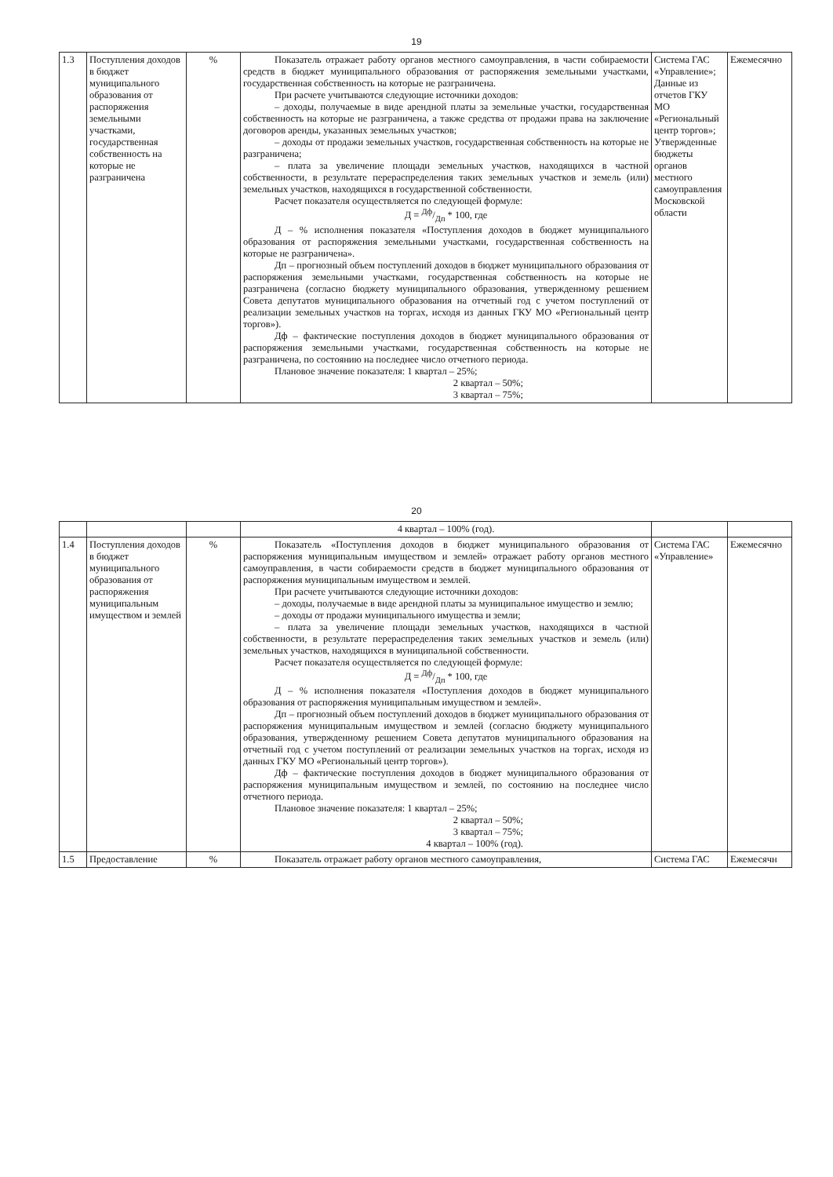19
| 1.3 | Поступления доходов в бюджет муниципального образования от распоряжения земельными участками, государственная собственность на которые не разграничена | % | Показатель отражает работу органов местного самоуправления, в части собираемости средств в бюджет муниципального образования от распоряжения земельными участками, государственная собственность на которые не разграничена. При расчете учитываются следующие источники доходов: – доходы, получаемые в виде арендной платы за земельные участки, государственная собственность на которые не разграничена, а также средства от продажи права на заключение договоров аренды, указанных земельных участков; – доходы от продажи земельных участков, государственная собственность на которые не разграничена; – плата за увеличение площади земельных участков, находящихся в частной собственности, в результате перераспределения таких земельных участков и земель (или) земельных участков, находящихся в государственной собственности. Расчет показателя осуществляется по следующей формуле: Д = Дф/Дп * 100, где Д – % исполнения показателя «Поступления доходов в бюджет муниципального образования от распоряжения земельными участками, государственная собственность на которые не разграничена». Дп – прогнозный объем поступлений доходов в бюджет муниципального образования от распоряжения земельными участками, государственная собственность на которые не разграничена (согласно бюджету муниципального образования, утвержденному решением Совета депутатов муниципального образования на отчетный год с учетом поступлений от реализации земельных участков на торгах, исходя из данных ГКУ МО «Региональный центр торгов»). Дф – фактические поступления доходов в бюджет муниципального образования от распоряжения земельными участками, государственная собственность на которые не разграничена, по состоянию на последнее число отчетного периода. Плановое значение показателя: 1 квартал – 25%; 2 квартал – 50%; 3 квартал – 75%; | Система ГАС «Управление»; Данные из отчетов ГКУ МО «Региональный центр торгов»; Утвержденные бюджеты органов местного самоуправления Московской области | Ежемесячно |
20
| | | | 4 квартал – 100% (год). | | |
| 1.4 | Поступления доходов в бюджет муниципального образования от распоряжения муниципальным имуществом и землей | % | Показатель «Поступления доходов в бюджет муниципального образования от распоряжения муниципальным имуществом и землей» отражает работу органов местного самоуправления, в части собираемости средств в бюджет муниципального образования от распоряжения муниципальным имуществом и землей. При расчете учитываются следующие источники доходов: – доходы, получаемые в виде арендной платы за муниципальное имущество и землю; – доходы от продажи муниципального имущества и земли; – плата за увеличение площади земельных участков, находящихся в частной собственности, в результате перераспределения таких земельных участков и земель (или) земельных участков, находящихся в муниципальной собственности. Расчет показателя осуществляется по следующей формуле: Д = Дф/Дп * 100, где Д – % исполнения показателя «Поступления доходов в бюджет муниципального образования от распоряжения муниципальным имуществом и землей». Дп – прогнозный объем поступлений доходов в бюджет муниципального образования от распоряжения муниципальным имуществом и землей (согласно бюджету муниципального образования, утвержденному решением Совета депутатов муниципального образования на отчетный год с учетом поступлений от реализации земельных участков на торгах, исходя из данных ГКУ МО «Региональный центр торгов»). Дф – фактические поступления доходов в бюджет муниципального образования от распоряжения муниципальным имуществом и землей, по состоянию на последнее число отчетного периода. Плановое значение показателя: 1 квартал – 25%; 2 квартал – 50%; 3 квартал – 75%; 4 квартал – 100% (год). | Система ГАС «Управление» | Ежемесячно |
| 1.5 | Предоставление | % | Показатель отражает работу органов местного самоуправления, | Система ГАС | Ежемесячн |